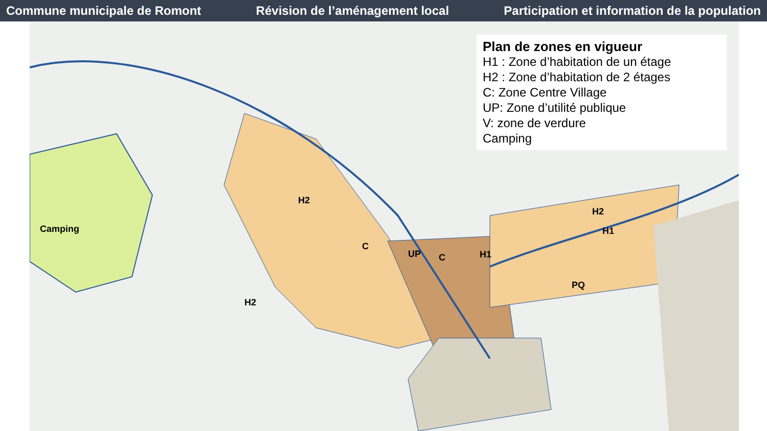Commune municipale de Romont Révision de l’aménagement local Participation et information de la population
Plan de zones en vigueur
H1 : Zone d’habitation de un étage
H2 : Zone d’habitation de 2 étages
C: Zone Centre Village
UP: Zone d’utilité publique
V: zone de verdure
Camping
Camping
H2
C
UP C H1
PQ
H2
H1
H2